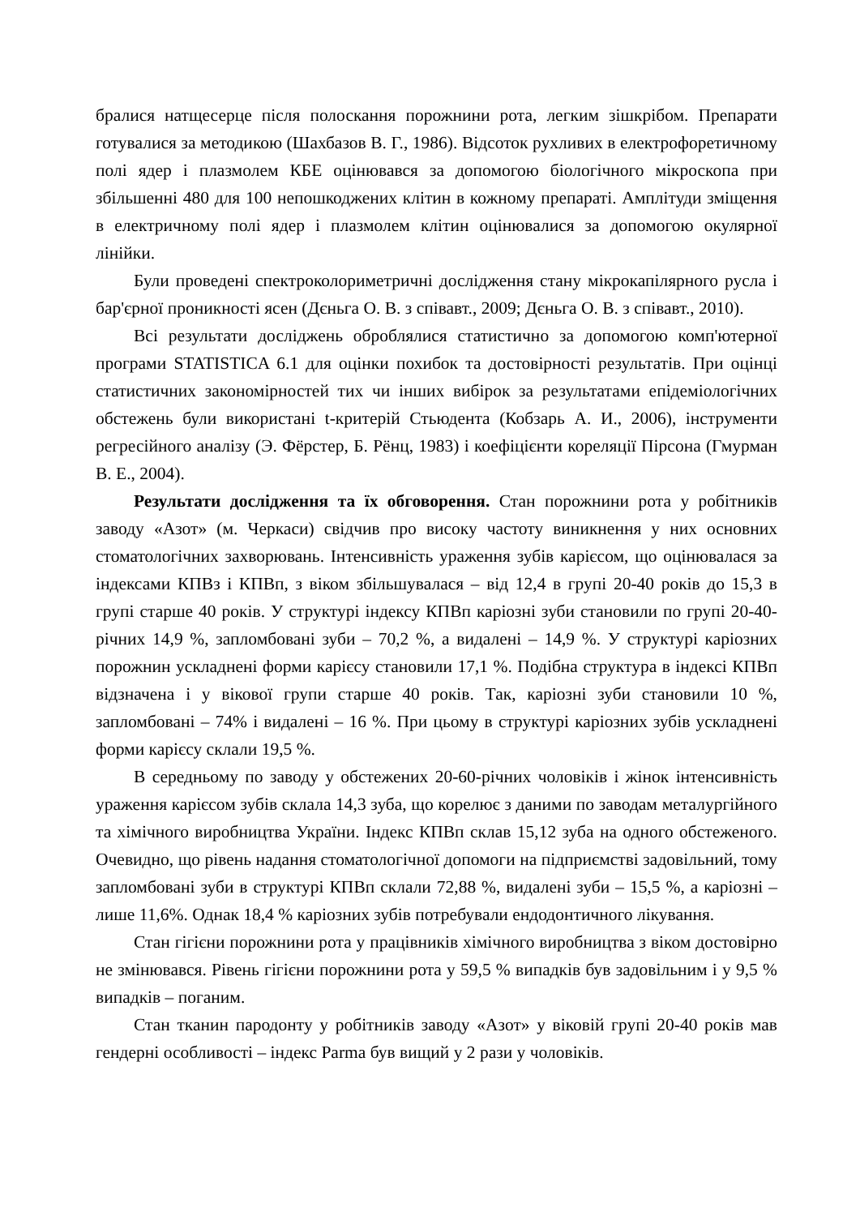бралися натщесерце після полоскання порожнини рота, легким зішкрібом. Препарати готувалися за методикою (Шахбазов В. Г., 1986). Відсоток рухливих в електрофоретичному полі ядер і плазмолем КБЕ оцінювався за допомогою біологічного мікроскопа при збільшенні 480 для 100 непошкоджених клітин в кожному препараті. Амплітуди зміщення в електричному полі ядер і плазмолем клітин оцінювалися за допомогою окулярної лінійки.
Були проведені спектроколориметричні дослідження стану мікрокапілярного русла і бар'єрної проникності ясен (Дєньга О. В. з співавт., 2009; Дєньга О. В. з співавт., 2010).
Всі результати досліджень оброблялися статистично за допомогою комп'ютерної програми STATISTICA 6.1 для оцінки похибок та достовірності результатів. При оцінці статистичних закономірностей тих чи інших вибірок за результатами епідеміологічних обстежень були використані t-критерій Стьюдента (Кобзарь А. И., 2006), інструменти регресійного аналізу (Э. Фёрстер, Б. Рёнц, 1983) і коефіцієнти кореляції Пірсона (Гмурман В. Е., 2004).
Результати дослідження та їх обговорення. Стан порожнини рота у робітників заводу «Азот» (м. Черкаси) свідчив про високу частоту виникнення у них основних стоматологічних захворювань. Інтенсивність ураження зубів карієсом, що оцінювалася за індексами КПВз і КПВп, з віком збільшувалася – від 12,4 в групі 20-40 років до 15,3 в групі старше 40 років. У структурі індексу КПВп каріозні зуби становили по групі 20-40-річних 14,9 %, запломбовані зуби – 70,2 %, а видалені – 14,9 %. У структурі каріозних порожнин ускладнені форми карієсу становили 17,1 %. Подібна структура в індексі КПВп відзначена і у вікової групи старше 40 років. Так, каріозні зуби становили 10 %, запломбовані – 74% і видалені – 16 %. При цьому в структурі каріозних зубів ускладнені форми карієсу склали 19,5 %.
В середньому по заводу у обстежених 20-60-річних чоловіків і жінок інтенсивність ураження карієсом зубів склала 14,3 зуба, що корелює з даними по заводам металургійного та хімічного виробництва України. Індекс КПВп склав 15,12 зуба на одного обстеженого. Очевидно, що рівень надання стоматологічної допомоги на підприємстві задовільний, тому запломбовані зуби в структурі КПВп склали 72,88 %, видалені зуби – 15,5 %, а каріозні – лише 11,6%. Однак 18,4 % каріозних зубів потребували ендодонтичного лікування.
Стан гігієни порожнини рота у працівників хімічного виробництва з віком достовірно не змінювався. Рівень гігієни порожнини рота у 59,5 % випадків був задовільним і у 9,5 % випадків – поганим.
Стан тканин пародонту у робітників заводу «Азот» у віковій групі 20-40 років мав гендерні особливості – індекс Parma був вищий у 2 рази у чоловіків.